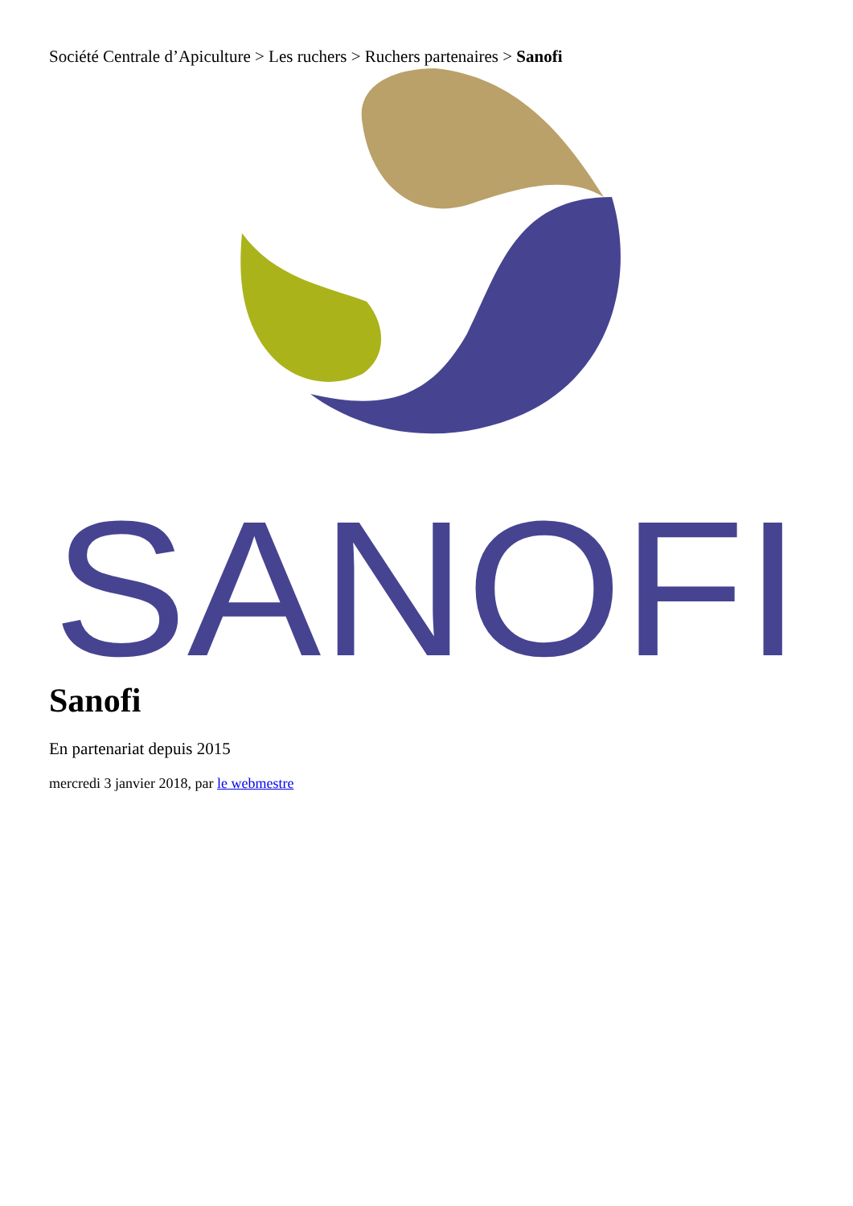Société Centrale d’Apiculture > Les ruchers > Ruchers partenaires > Sanofi
SANOFI
Sanofi
En partenariat depuis 2015
mercredi 3 janvier 2018, par le webmestre